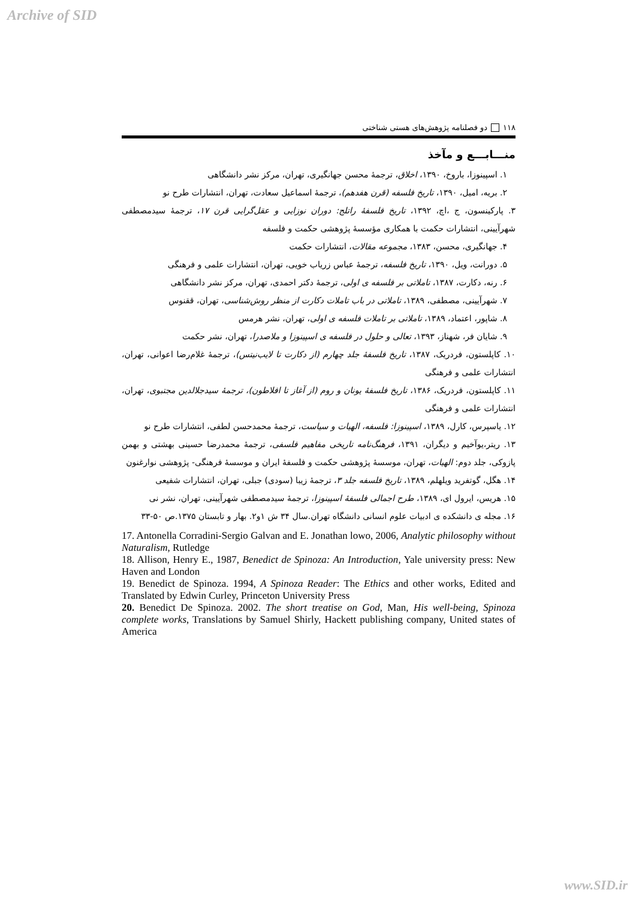Archive of SID
۱۱۸ دو فصلنامه پژوهش‌های هستی شناختی
منـــابـــع و مآخذ
۱. اسپینوزا، باروخ، ۱۳۹۰، اخلاق، ترجمهٔ محسن جهانگیری، تهران، مرکز نشر دانشگاهی
۲. بریه، امیل، ۱۳۹۰، تاریخ فلسفه (قرن هفدهم)، ترجمهٔ اسماعیل سعادت، تهران، انتشارات طرح نو
۳. پارکینسون، ج ،اچ، ۱۳۹۲، تاریخ فلسفهٔ راتلج: دوران نوزایی و عقل‌گرایی قرن ۱۷، ترجمهٔ سیدمصطفی شهرآیینی، انتشارات حکمت با همکاری مؤسسهٔ پژوهشی حکمت و فلسفه
۴. جهانگیری، محسن، ۱۳۸۳، مجموعه مقالات، انتشارات حکمت
۵. دورانت، ویل، ۱۳۹۰، تاریخ فلسفه، ترجمهٔ عباس زریاب خویی، تهران، انتشارات علمی و فرهنگی
۶. رنه، دکارت، ۱۳۸۷، تاملاتی بر فلسفه ی اولی، ترجمهٔ دکتر احمدی، تهران، مرکز نشر دانشگاهی
۷. شهرآیینی، مصطفی، ۱۳۸۹، تاملاتی در باب تاملات دکارت از منظر روش‌شناسی، تهران، ققنوس
۸. شاپور، اعتماد، ۱۳۸۹، تاملاتی بر تاملات فلسفه ی اولی، تهران، نشر هرمس
۹. شایان فر، شهناز، ۱۳۹۳، تعالی و حلول در فلسفه ی اسپینوزا و ملاصدرا، تهران، نشر حکمت
۱۰. کاپلستون، فردریک، ۱۳۸۷، تاریخ فلسفهٔ جلد چهارم (از دکارت تا لایب‌نیتس)، ترجمهٔ غلام‌رضا اعوانی، تهران، انتشارات علمی و فرهنگی
۱۱. کاپلستون، فردریک، ۱۳۸۶، تاریخ فلسفهٔ یونان و روم (از آغاز تا افلاطون)، ترجمهٔ سیدجلالدین مجتبوی، تهران، انتشارات علمی و فرهنگی
۱۲. یاسپرس، کارل، ۱۳۸۹، اسپینوزا: فلسفه، الهیات و سیاست، ترجمهٔ محمدحسن لطفی، انتشارات طرح نو
۱۳. ریتر،یوآخیم و دیگران، ۱۳۹۱، فرهنگ‌نامه تاریخی مفاهیم فلسفی، ترجمهٔ محمدرضا حسینی بهشتی و بهمن پازوکی، جلد دوم: الهیات، تهران، موسسهٔ پژوهشی حکمت و فلسفهٔ ایران و موسسهٔ فرهنگی- پژوهشی نوارغنون
۱۴. هگل، گوتفرید ویلهلم، ۱۳۸۹، تاریخ فلسفه جلد ۳، ترجمهٔ زیبا (سودی) جبلی، تهران، انتشارات شفیعی
۱۵. هریس، ایرول ای، ۱۳۸۹، طرح اجمالی فلسفهٔ اسپینوزا، ترجمهٔ سیدمصطفی شهرآیینی، تهران، نشر نی
۱۶. مجله ی دانشکده ی ادبیات علوم انسانی دانشگاه تهران.سال ۳۴ ش ۱و۲. بهار و تابستان ۱۳۷۵.ص ۵۰-۳۳
17. Antonella Corradini-Sergio Galvan and E. Jonathan lowo, 2006, Analytic philosophy without Naturalism, Rutledge
18. Allison, Henry E., 1987, Benedict de Spinoza: An Introduction, Yale university press: New Haven and London
19. Benedict de Spinoza. 1994, A Spinoza Reader: The Ethics and other works, Edited and Translated by Edwin Curley, Princeton University Press
20. Benedict De Spinoza. 2002. The short treatise on God, Man, His well-being, Spinoza complete works, Translations by Samuel Shirly, Hackett publishing company, United states of America
www.SID.ir